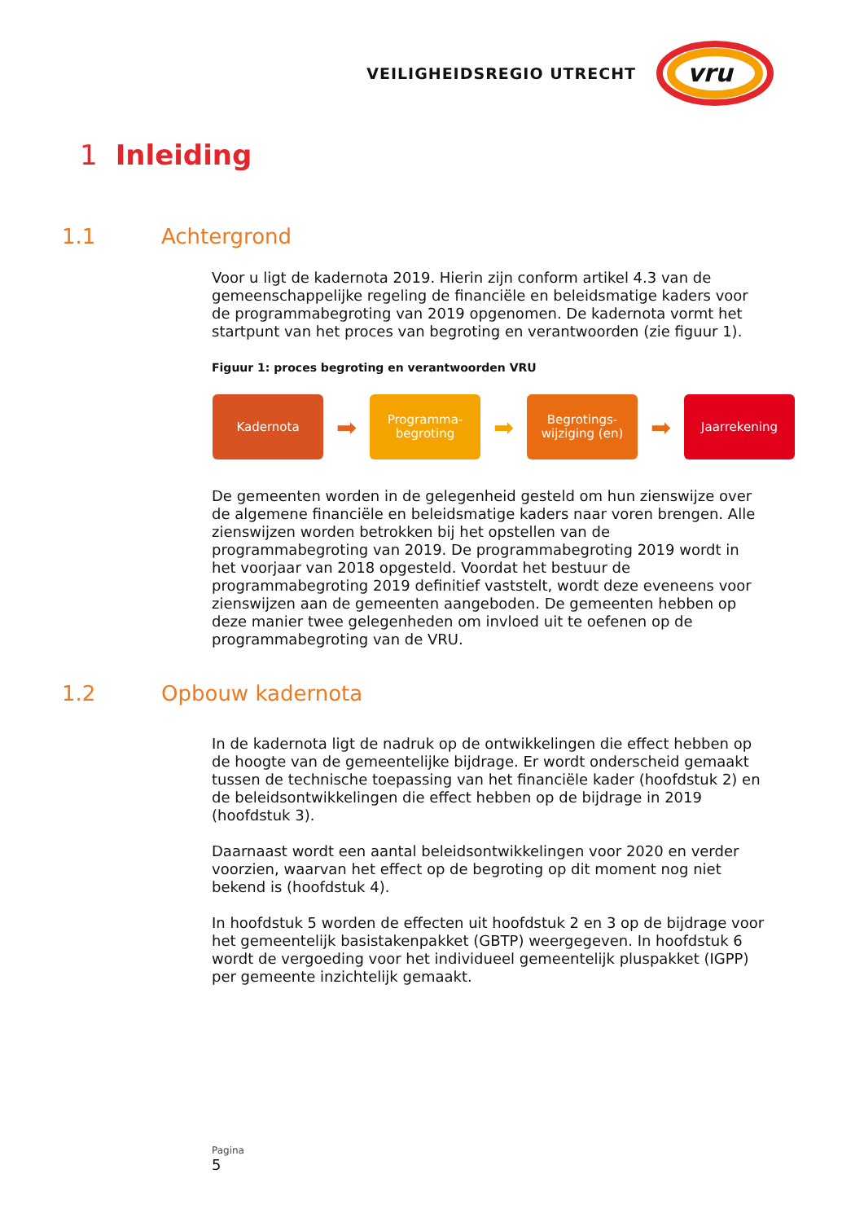VEILIGHEIDSREGIO UTRECHT
vru
1 Inleiding
1.1 Achtergrond
Voor u ligt de kadernota 2019. Hierin zijn conform artikel 4.3 van de gemeenschappelijke regeling de financiële en beleidsmatige kaders voor de programmabegroting van 2019 opgenomen. De kadernota vormt het startpunt van het proces van begroting en verantwoorden (zie figuur 1).
Figuur 1: proces begroting en verantwoorden VRU
Kadernota
➡
Programma-
begroting
➡
Begrotings-
wijziging (en)
➡
Jaarrekening
De gemeenten worden in de gelegenheid gesteld om hun zienswijze over de algemene financiële en beleidsmatige kaders naar voren brengen. Alle zienswijzen worden betrokken bij het opstellen van de programmabegroting van 2019. De programmabegroting 2019 wordt in het voorjaar van 2018 opgesteld. Voordat het bestuur de programmabegroting 2019 definitief vaststelt, wordt deze eveneens voor zienswijzen aan de gemeenten aangeboden. De gemeenten hebben op deze manier twee gelegenheden om invloed uit te oefenen op de programmabegroting van de VRU.
1.2 Opbouw kadernota
In de kadernota ligt de nadruk op de ontwikkelingen die effect hebben op de hoogte van de gemeentelijke bijdrage. Er wordt onderscheid gemaakt tussen de technische toepassing van het financiële kader (hoofdstuk 2) en de beleidsontwikkelingen die effect hebben op de bijdrage in 2019 (hoofdstuk 3).
Daarnaast wordt een aantal beleidsontwikkelingen voor 2020 en verder voorzien, waarvan het effect op de begroting op dit moment nog niet bekend is (hoofdstuk 4).
In hoofdstuk 5 worden de effecten uit hoofdstuk 2 en 3 op de bijdrage voor het gemeentelijk basistakenpakket (GBTP) weergegeven. In hoofdstuk 6 wordt de vergoeding voor het individueel gemeentelijk pluspakket (IGPP) per gemeente inzichtelijk gemaakt.
Pagina
5